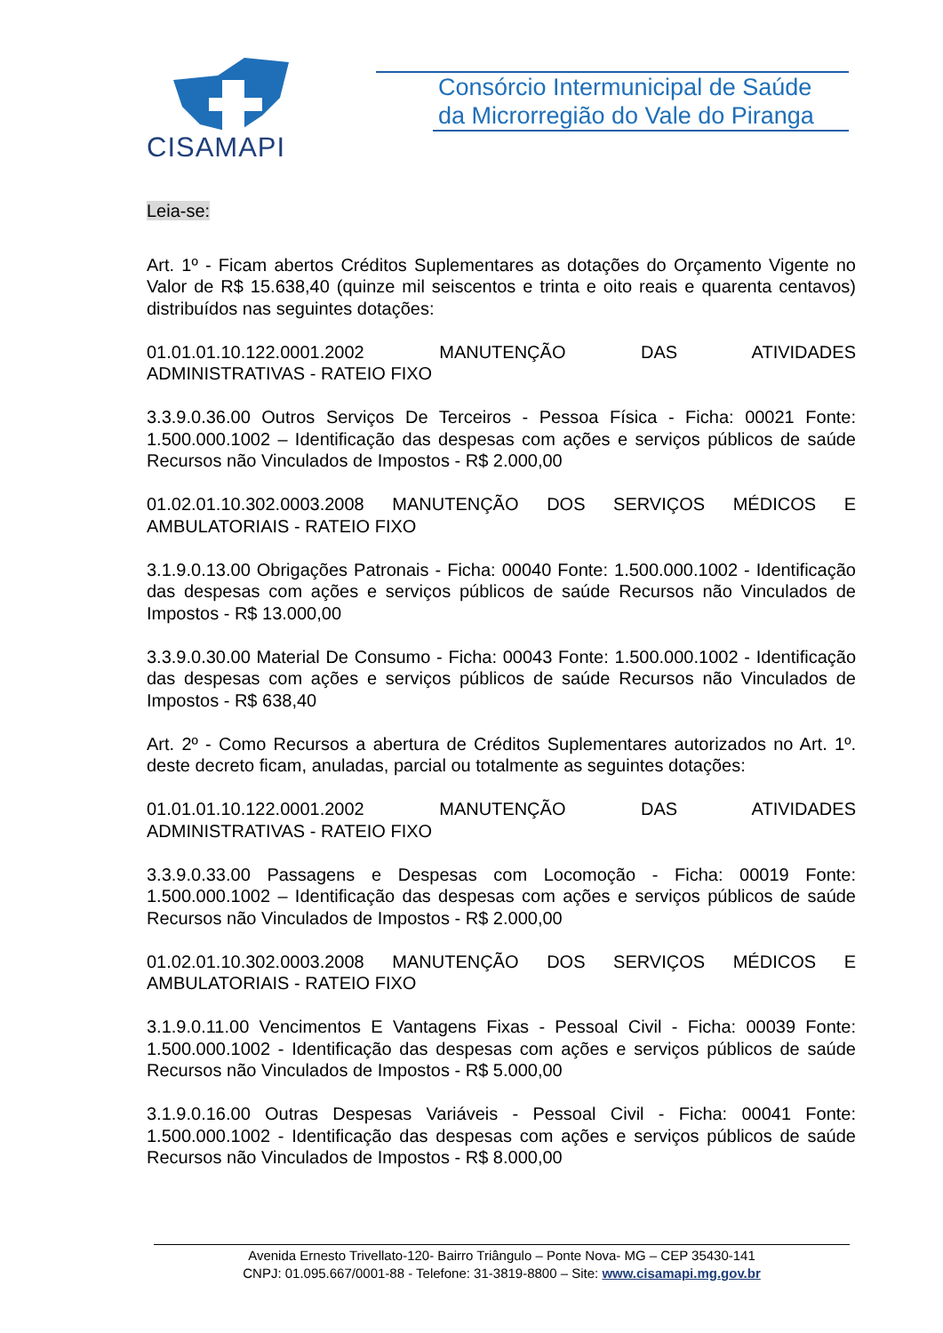CISAMAPI
Consórcio Intermunicipal de Saúde
da Microrregião do Vale do Piranga
Leia-se:
Art. 1º - Ficam abertos Créditos Suplementares as dotações do Orçamento Vigente no Valor de R$ 15.638,40 (quinze mil seiscentos e trinta e oito reais e quarenta centavos) distribuídos nas seguintes dotações:
01.01.01.10.122.0001.2002 MANUTENÇÃO DAS ATIVIDADES
ADMINISTRATIVAS - RATEIO FIXO
3.3.9.0.36.00 Outros Serviços De Terceiros - Pessoa Física - Ficha: 00021 Fonte: 1.500.000.1002 – Identificação das despesas com ações e serviços públicos de saúde Recursos não Vinculados de Impostos - R$ 2.000,00
01.02.01.10.302.0003.2008 MANUTENÇÃO DOS SERVIÇOS MÉDICOS E AMBULATORIAIS - RATEIO FIXO
3.1.9.0.13.00 Obrigações Patronais - Ficha: 00040 Fonte: 1.500.000.1002 - Identificação das despesas com ações e serviços públicos de saúde Recursos não Vinculados de Impostos - R$ 13.000,00
3.3.9.0.30.00 Material De Consumo - Ficha: 00043 Fonte: 1.500.000.1002 - Identificação das despesas com ações e serviços públicos de saúde Recursos não Vinculados de Impostos - R$ 638,40
Art. 2º - Como Recursos a abertura de Créditos Suplementares autorizados no Art. 1º. deste decreto ficam, anuladas, parcial ou totalmente as seguintes dotações:
01.01.01.10.122.0001.2002 MANUTENÇÃO DAS ATIVIDADES
ADMINISTRATIVAS - RATEIO FIXO
3.3.9.0.33.00 Passagens e Despesas com Locomoção - Ficha: 00019 Fonte: 1.500.000.1002 – Identificação das despesas com ações e serviços públicos de saúde Recursos não Vinculados de Impostos - R$ 2.000,00
01.02.01.10.302.0003.2008 MANUTENÇÃO DOS SERVIÇOS MÉDICOS E AMBULATORIAIS - RATEIO FIXO
3.1.9.0.11.00 Vencimentos E Vantagens Fixas - Pessoal Civil - Ficha: 00039 Fonte: 1.500.000.1002 - Identificação das despesas com ações e serviços públicos de saúde Recursos não Vinculados de Impostos - R$ 5.000,00
3.1.9.0.16.00 Outras Despesas Variáveis - Pessoal Civil - Ficha: 00041 Fonte: 1.500.000.1002 - Identificação das despesas com ações e serviços públicos de saúde Recursos não Vinculados de Impostos - R$ 8.000,00
Avenida Ernesto Trivellato-120- Bairro Triângulo – Ponte Nova- MG – CEP 35430-141
CNPJ: 01.095.667/0001-88 - Telefone: 31-3819-8800 – Site: www.cisamapi.mg.gov.br